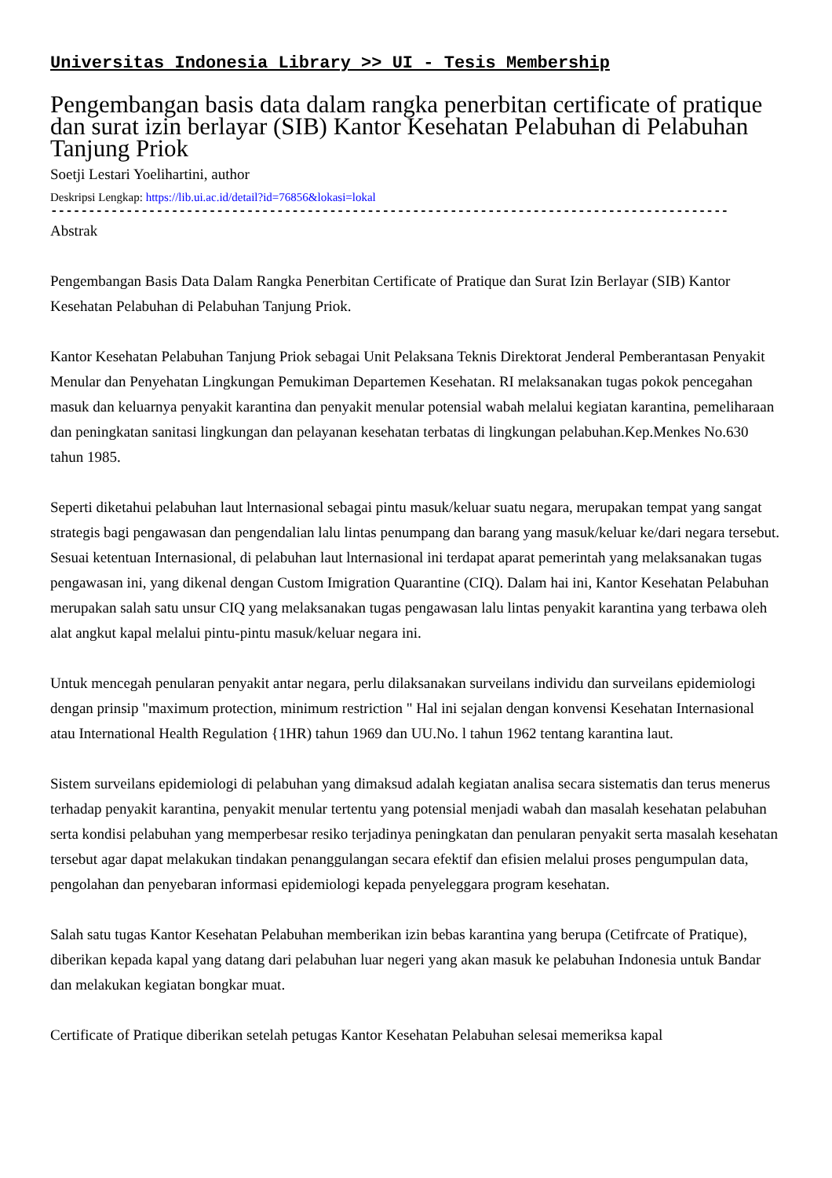Universitas Indonesia Library >> UI - Tesis Membership
Pengembangan basis data dalam rangka penerbitan certificate of pratique dan surat izin berlayar (SIB) Kantor Kesehatan Pelabuhan di Pelabuhan Tanjung Priok
Soetji Lestari Yoelihartini, author
Deskripsi Lengkap: https://lib.ui.ac.id/detail?id=76856&lokasi=lokal
------------------------------------------------------------------------------------------
Abstrak
Pengembangan Basis Data Dalam Rangka Penerbitan Certificate of Pratique dan Surat Izin Berlayar (SIB) Kantor Kesehatan Pelabuhan di Pelabuhan Tanjung Priok.
Kantor Kesehatan Pelabuhan Tanjung Priok sebagai Unit Pelaksana Teknis Direktorat Jenderal Pemberantasan Penyakit Menular dan Penyehatan Lingkungan Pemukiman Departemen Kesehatan. RI melaksanakan tugas pokok pencegahan masuk dan keluarnya penyakit karantina dan penyakit menular potensial wabah melalui kegiatan karantina, pemeliharaan dan peningkatan sanitasi lingkungan dan pelayanan kesehatan terbatas di lingkungan pelabuhan.Kep.Menkes No.630 tahun 1985.
Seperti diketahui pelabuhan laut lnternasional sebagai pintu masuk/keluar suatu negara, merupakan tempat yang sangat strategis bagi pengawasan dan pengendalian lalu lintas penumpang dan barang yang masuk/keluar ke/dari negara tersebut. Sesuai ketentuan Internasional, di pelabuhan laut lnternasional ini terdapat aparat pemerintah yang melaksanakan tugas pengawasan ini, yang dikenal dengan Custom Imigration Quarantine (CIQ). Dalam hai ini, Kantor Kesehatan Pelabuhan merupakan salah satu unsur CIQ yang melaksanakan tugas pengawasan lalu lintas penyakit karantina yang terbawa oleh alat angkut kapal melalui pintu-pintu masuk/keluar negara ini.
Untuk mencegah penularan penyakit antar negara, perlu dilaksanakan surveilans individu dan surveilans epidemiologi dengan prinsip "maximum protection, minimum restriction " Hal ini sejalan dengan konvensi Kesehatan Internasional atau International Health Regulation {1HR) tahun 1969 dan UU.No. l tahun 1962 tentang karantina laut.
Sistem surveilans epidemiologi di pelabuhan yang dimaksud adalah kegiatan analisa secara sistematis dan terus menerus terhadap penyakit karantina, penyakit menular tertentu yang potensial menjadi wabah dan masalah kesehatan pelabuhan serta kondisi pelabuhan yang memperbesar resiko terjadinya peningkatan dan penularan penyakit serta masalah kesehatan tersebut agar dapat melakukan tindakan penanggulangan secara efektif dan efisien melalui proses pengumpulan data, pengolahan dan penyebaran informasi epidemiologi kepada penyeleggara program kesehatan.
Salah satu tugas Kantor Kesehatan Pelabuhan memberikan izin bebas karantina yang berupa (Cetifrcate of Pratique), diberikan kepada kapal yang datang dari pelabuhan luar negeri yang akan masuk ke pelabuhan Indonesia untuk Bandar dan melakukan kegiatan bongkar muat.
Certificate of Pratique diberikan setelah petugas Kantor Kesehatan Pelabuhan selesai memeriksa kapal